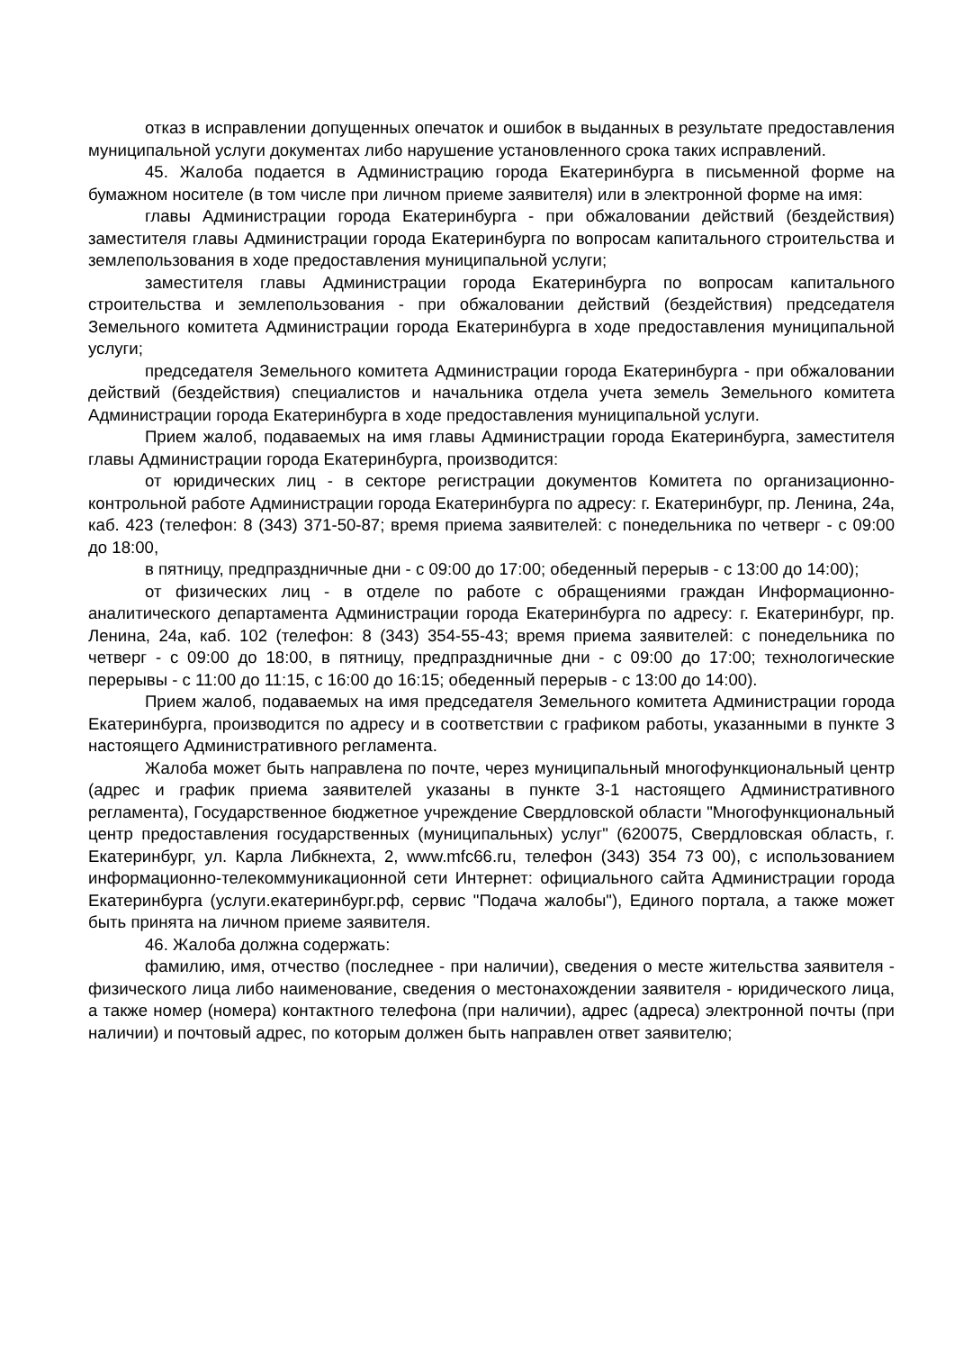отказ в исправлении допущенных опечаток и ошибок в выданных в результате предоставления муниципальной услуги документах либо нарушение установленного срока таких исправлений.
45. Жалоба подается в Администрацию города Екатеринбурга в письменной форме на бумажном носителе (в том числе при личном приеме заявителя) или в электронной форме на имя:
главы Администрации города Екатеринбурга - при обжаловании действий (бездействия) заместителя главы Администрации города Екатеринбурга по вопросам капитального строительства и землепользования в ходе предоставления муниципальной услуги;
заместителя главы Администрации города Екатеринбурга по вопросам капитального строительства и землепользования - при обжаловании действий (бездействия) председателя Земельного комитета Администрации города Екатеринбурга в ходе предоставления муниципальной услуги;
председателя Земельного комитета Администрации города Екатеринбурга - при обжаловании действий (бездействия) специалистов и начальника отдела учета земель Земельного комитета Администрации города Екатеринбурга в ходе предоставления муниципальной услуги.
Прием жалоб, подаваемых на имя главы Администрации города Екатеринбурга, заместителя главы Администрации города Екатеринбурга, производится:
от юридических лиц - в секторе регистрации документов Комитета по организационно-контрольной работе Администрации города Екатеринбурга по адресу: г. Екатеринбург, пр. Ленина, 24а, каб. 423 (телефон: 8 (343) 371-50-87; время приема заявителей: с понедельника по четверг - с 09:00 до 18:00,
в пятницу, предпраздничные дни - с 09:00 до 17:00; обеденный перерыв - с 13:00 до 14:00);
от физических лиц - в отделе по работе с обращениями граждан Информационно-аналитического департамента Администрации города Екатеринбурга по адресу: г. Екатеринбург, пр. Ленина, 24а, каб. 102 (телефон: 8 (343) 354-55-43; время приема заявителей: с понедельника по четверг - с 09:00 до 18:00, в пятницу, предпраздничные дни - с 09:00 до 17:00; технологические перерывы - с 11:00 до 11:15, с 16:00 до 16:15; обеденный перерыв - с 13:00 до 14:00).
Прием жалоб, подаваемых на имя председателя Земельного комитета Администрации города Екатеринбурга, производится по адресу и в соответствии с графиком работы, указанными в пункте 3 настоящего Административного регламента.
Жалоба может быть направлена по почте, через муниципальный многофункциональный центр (адрес и график приема заявителей указаны в пункте 3-1 настоящего Административного регламента), Государственное бюджетное учреждение Свердловской области "Многофункциональный центр предоставления государственных (муниципальных) услуг" (620075, Свердловская область, г. Екатеринбург, ул. Карла Либкнехта, 2, www.mfc66.ru, телефон (343) 354 73 00), с использованием информационно-телекоммуникационной сети Интернет: официального сайта Администрации города Екатеринбурга (услуги.екатеринбург.рф, сервис "Подача жалобы"), Единого портала, а также может быть принята на личном приеме заявителя.
46. Жалоба должна содержать:
фамилию, имя, отчество (последнее - при наличии), сведения о месте жительства заявителя - физического лица либо наименование, сведения о местонахождении заявителя - юридического лица, а также номер (номера) контактного телефона (при наличии), адрес (адреса) электронной почты (при наличии) и почтовый адрес, по которым должен быть направлен ответ заявителю;